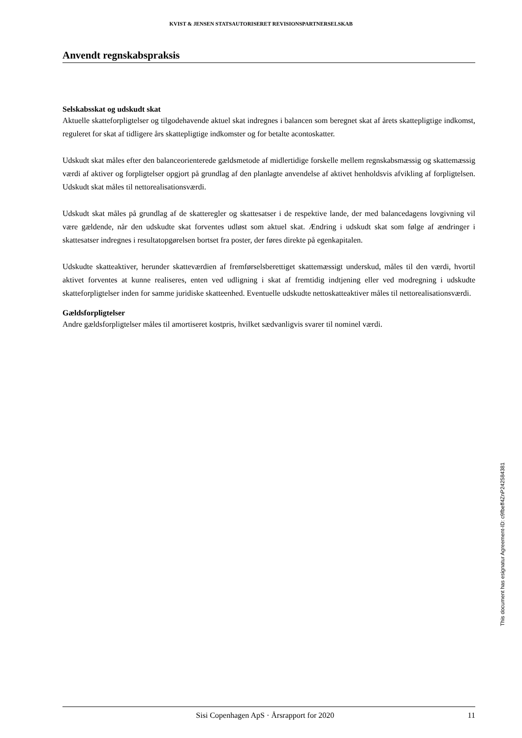KVIST & JENSEN STATSAUTORISERET REVISIONSPARTNERSELSKAB
Anvendt regnskabspraksis
Selskabsskat og udskudt skat
Aktuelle skatteforpligtelser og tilgodehavende aktuel skat indregnes i balancen som beregnet skat af årets skattepligtige indkomst, reguleret for skat af tidligere års skattepligtige indkomster og for betalte aconto­skatter.
Udskudt skat måles efter den balanceorienterede gældsmetode af midlertidige forskelle mellem regnskabs­mæssig og skattemæssig værdi af aktiver og forpligtelser opgjort på grundlag af den planlagte anvendelse af aktivet henholdsvis afvikling af forpligtelsen. Udskudt skat måles til nettorealisationsværdi.
Udskudt skat måles på grundlag af de skatteregler og skattesatser i de respektive lande, der med balanceda­gens lovgivning vil være gældende, når den udskudte skat forventes udløst som aktuel skat. Ændring i ud­skudt skat som følge af ændringer i skattesatser indregnes i resultatopgørelsen bortset fra poster, der føres direkte på egenkapitalen.
Udskudte skatteaktiver, herunder skatteværdien af fremførselsberettiget skattemæssigt underskud, måles til den værdi, hvortil aktivet forventes at kunne realiseres, enten ved udligning i skat af fremtidig indtjening el­ler ved modregning i udskudte skatteforpligtelser inden for samme juridiske skatteenhed. Eventuelle ud­skudte nettoskatteaktiver måles til nettorealisationsværdi.
Gældsforpligtelser
Andre gældsforpligtelser måles til amortiseret kostpris, hvilket sædvanligvis svarer til nominel værdi.
This document has esignatur Agreement-ID: c9fbeff4ZnP242584381
Sisi Copenhagen ApS · Årsrapport for 2020 11